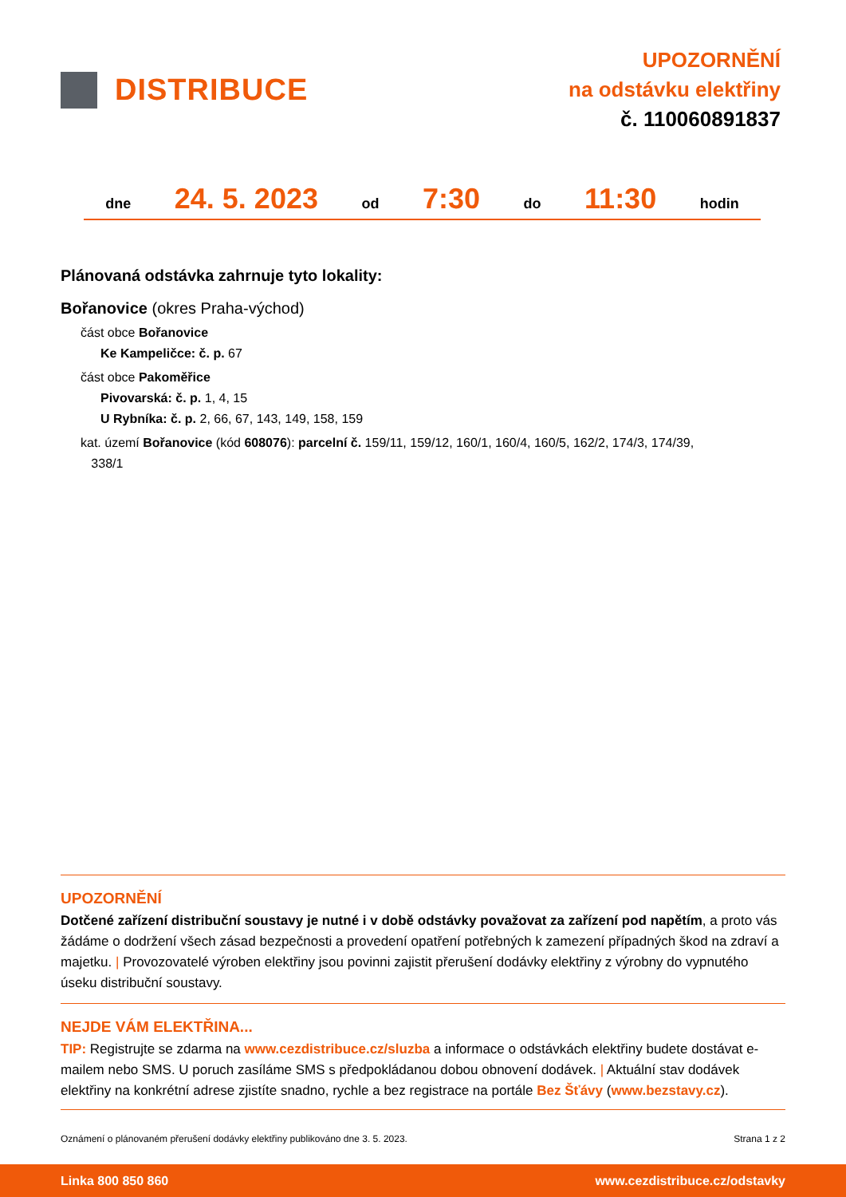DISTRIBUCE
UPOZORNĚNÍ
na odstávku elektřiny
č. 110060891837
dne 24. 5. 2023 od 7:30 do 11:30 hodin
Plánovaná odstávka zahrnuje tyto lokality:
Bořanovice (okres Praha-východ)
část obce Bořanovice
Ke Kampeličce: č. p. 67
část obce Pakoměřice
Pivovarská: č. p. 1, 4, 15
U Rybníka: č. p. 2, 66, 67, 143, 149, 158, 159
kat. území Bořanovice (kód 608076): parcelní č. 159/11, 159/12, 160/1, 160/4, 160/5, 162/2, 174/3, 174/39,
338/1
UPOZORNĚNÍ
Dotčené zařízení distribuční soustavy je nutné i v době odstávky považovat za zařízení pod napětím, a proto vás žádáme o dodržení všech zásad bezpečnosti a provedení opatření potřebných k zamezení případných škod na zdraví a majetku. | Provozovatelé výroben elektřiny jsou povinni zajistit přerušení dodávky elektřiny z výrobny do vypnutého úseku distribuční soustavy.
NEJDE VÁM ELEKTŘINA...
TIP: Registrujte se zdarma na www.cezdistribuce.cz/sluzba a informace o odstávkách elektřiny budete dostávat e-mailem nebo SMS. U poruch zasíláme SMS s předpokládanou dobou obnovení dodávek. | Aktuální stav dodávek elektřiny na konkrétní adrese zjistíte snadno, rychle a bez registrace na portále Bez Šťávy (www.bezstavy.cz).
Oznámení o plánovaném přerušení dodávky elektřiny publikováno dne 3. 5. 2023. Strana 1 z 2
Linka 800 850 860 www.cezdistribuce.cz/odstavky